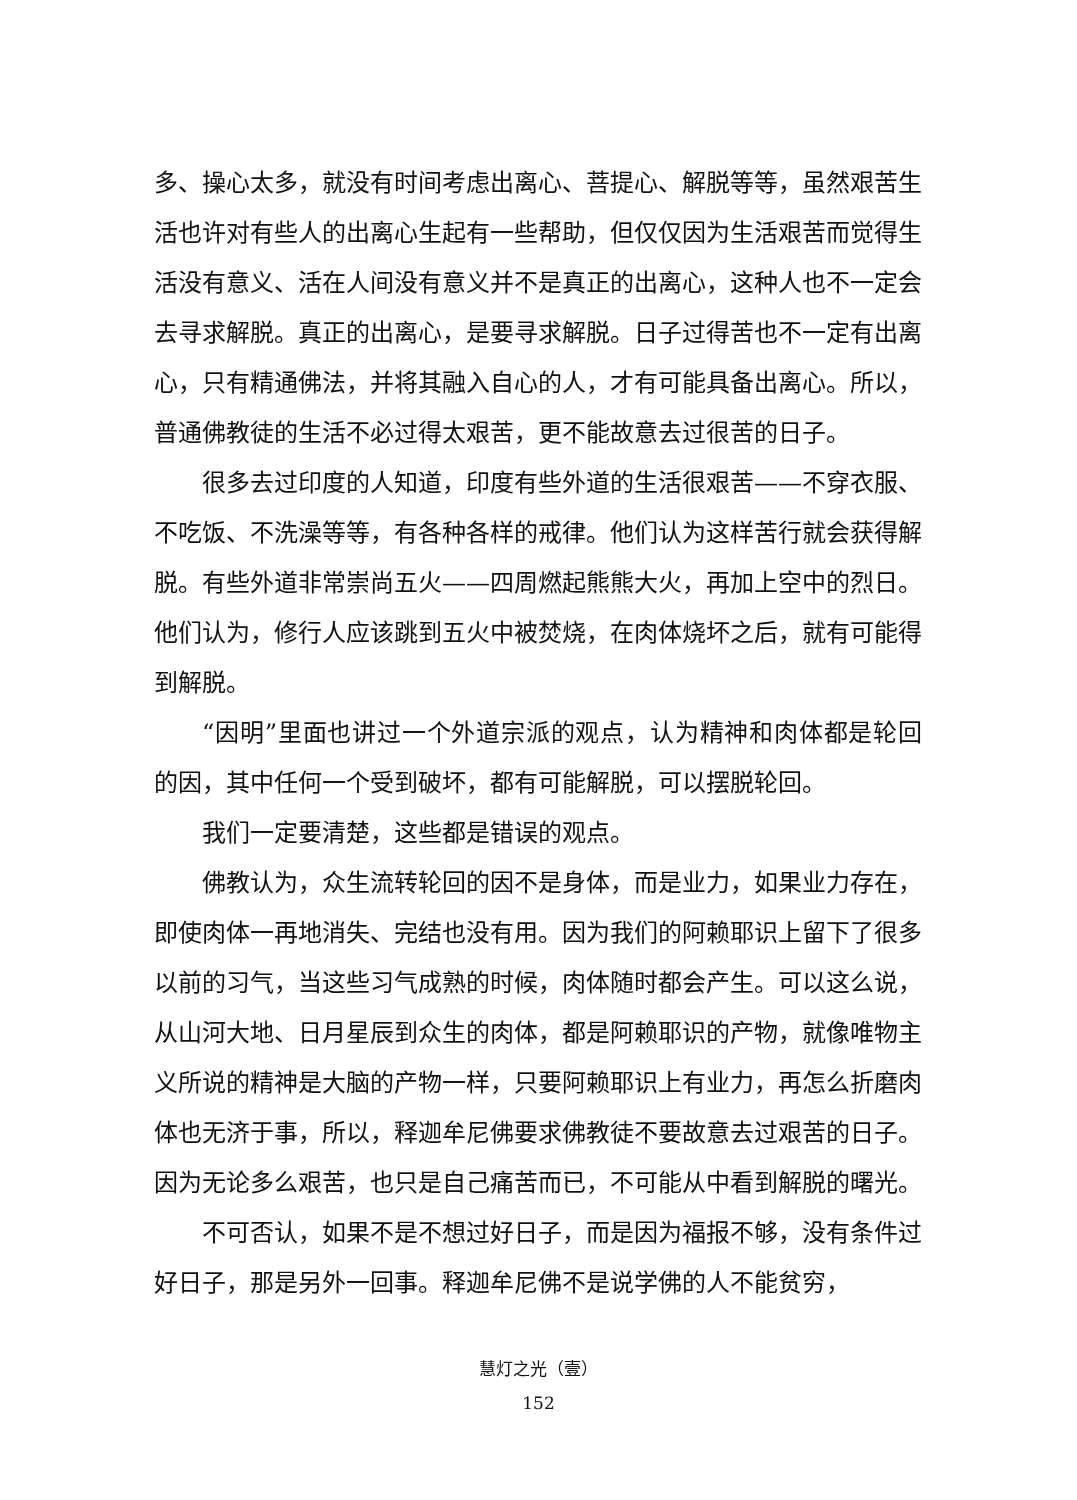多、操心太多，就没有时间考虑出离心、菩提心、解脱等等，虽然艰苦生活也许对有些人的出离心生起有一些帮助，但仅仅因为生活艰苦而觉得生活没有意义、活在人间没有意义并不是真正的出离心，这种人也不一定会去寻求解脱。真正的出离心，是要寻求解脱。日子过得苦也不一定有出离心，只有精通佛法，并将其融入自心的人，才有可能具备出离心。所以，普通佛教徒的生活不必过得太艰苦，更不能故意去过很苦的日子。
很多去过印度的人知道，印度有些外道的生活很艰苦——不穿衣服、不吃饭、不洗澡等等，有各种各样的戒律。他们认为这样苦行就会获得解脱。有些外道非常崇尚五火——四周燃起熊熊大火，再加上空中的烈日。他们认为，修行人应该跳到五火中被焚烧，在肉体烧坏之后，就有可能得到解脱。
“因明”里面也讲过一个外道宗派的观点，认为精神和肉体都是轮回的因，其中任何一个受到破坏，都有可能解脱，可以摆脱轮回。
我们一定要清楚，这些都是错误的观点。
佛教认为，众生流转轮回的因不是身体，而是业力，如果业力存在，即使肉体一再地消失、完结也没有用。因为我们的阿赖耶识上留下了很多以前的习气，当这些习气成熟的时候，肉体随时都会产生。可以这么说，从山河大地、日月星辰到众生的肉体，都是阿赖耶识的产物，就像唯物主义所说的精神是大脑的产物一样，只要阿赖耶识上有业力，再怎么折磨肉体也无济于事，所以，释迦牟尼佛要求佛教徒不要故意去过艰苦的日子。因为无论多么艰苦，也只是自己痛苦而已，不可能从中看到解脱的曙光。
不可否认，如果不是不想过好日子，而是因为福报不够，没有条件过好日子，那是另外一回事。释迦牟尼佛不是说学佛的人不能贫穷，
慧灯之光（壹）
152